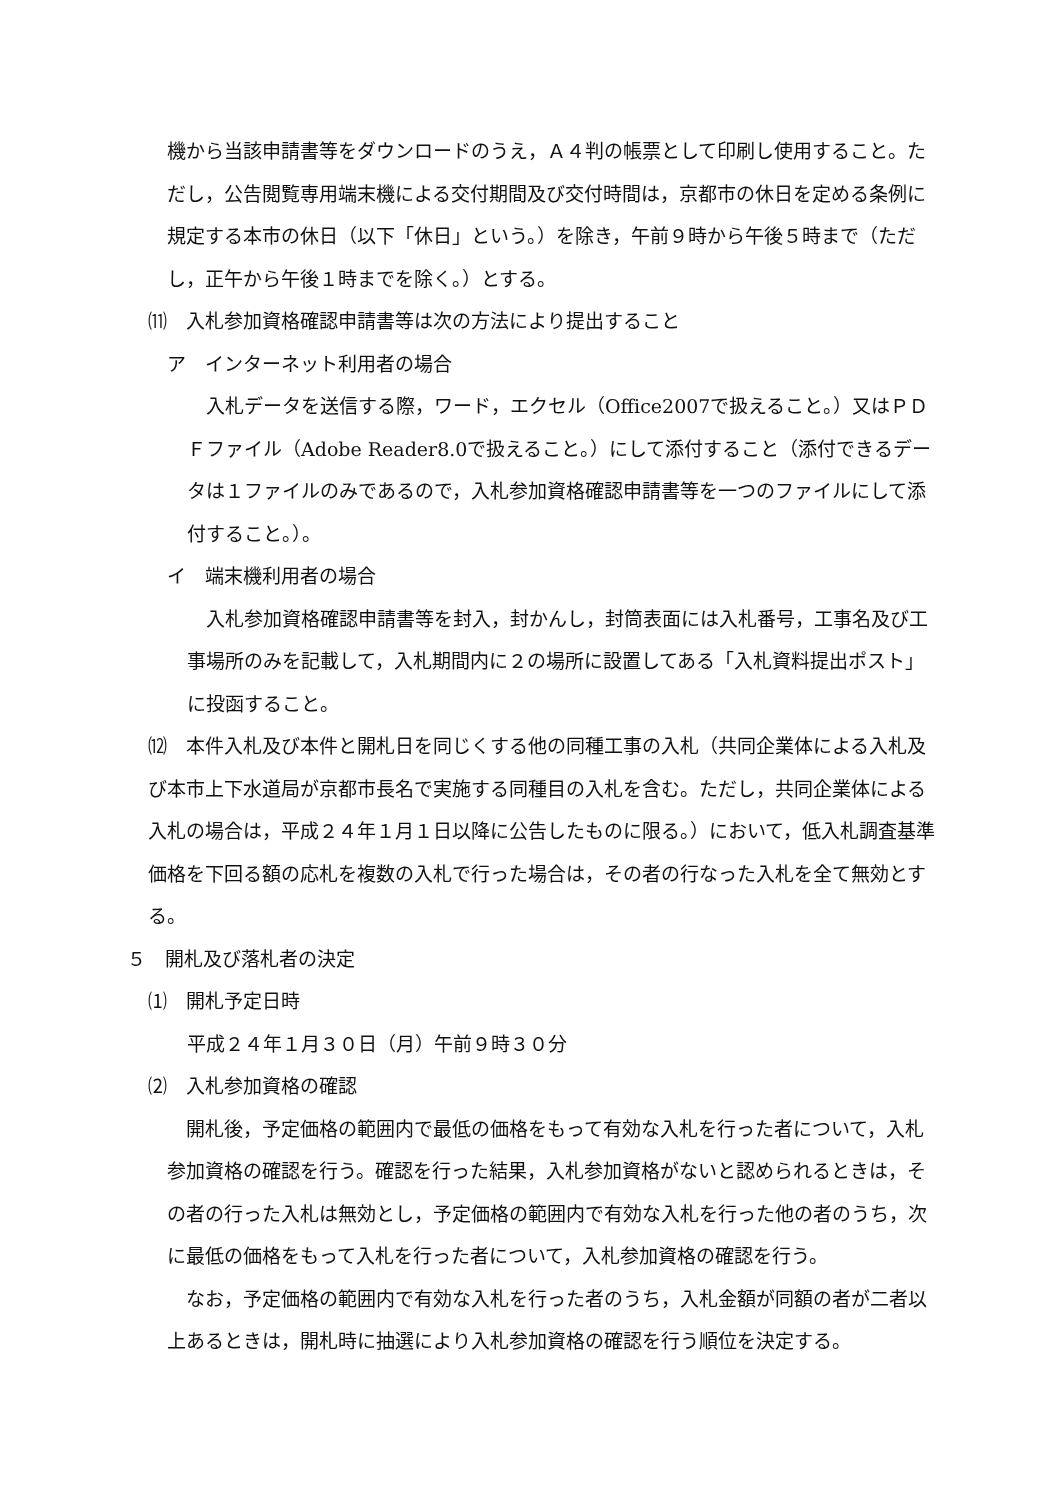機から当該申請書等をダウンロードのうえ，Ａ４判の帳票として印刷し使用すること。ただし，公告閲覧専用端末機による交付期間及び交付時間は，京都市の休日を定める条例に規定する本市の休日（以下「休日」という。）を除き，午前９時から午後５時まで（ただし，正午から午後１時までを除く。）とする。
⑾　入札参加資格確認申請書等は次の方法により提出すること
ア　インターネット利用者の場合
　入札データを送信する際，ワード，エクセル（Office2007で扱えること。）又はＰＤＦファイル（Adobe Reader8.0で扱えること。）にして添付すること（添付できるデータは１ファイルのみであるので，入札参加資格確認申請書等を一つのファイルにして添付すること。）。
イ　端末機利用者の場合
　入札参加資格確認申請書等を封入，封かんし，封筒表面には入札番号，工事名及び工事場所のみを記載して，入札期間内に２の場所に設置してある「入札資料提出ポスト」に投函すること。
⑿　本件入札及び本件と開札日を同じくする他の同種工事の入札（共同企業体による入札及び本市上下水道局が京都市長名で実施する同種目の入札を含む。ただし，共同企業体による入札の場合は，平成２４年１月１日以降に公告したものに限る。）において，低入札調査基準価格を下回る額の応札を複数の入札で行った場合は，その者の行なった入札を全て無効とする。
５　開札及び落札者の決定
⑴　開札予定日時
平成２４年１月３０日（月）午前９時３０分
⑵　入札参加資格の確認
　開札後，予定価格の範囲内で最低の価格をもって有効な入札を行った者について，入札参加資格の確認を行う。確認を行った結果，入札参加資格がないと認められるときは，その者の行った入札は無効とし，予定価格の範囲内で有効な入札を行った他の者のうち，次に最低の価格をもって入札を行った者について，入札参加資格の確認を行う。
　なお，予定価格の範囲内で有効な入札を行った者のうち，入札金額が同額の者が二者以上あるときは，開札時に抽選により入札参加資格の確認を行う順位を決定する。